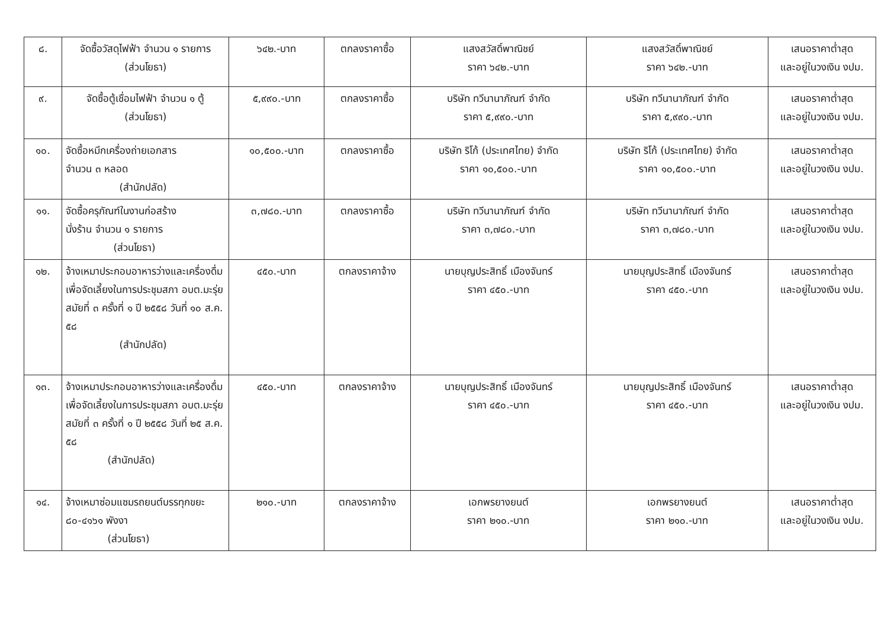| ๘. | จัดซื้อวัสดุไฟฟ้า จำนวน ๑ รายการ (ส่วนโยธา) | ๖๔๒.-บาท | ตกลงราคาซื้อ | แสงสวัสดิ์พาณิชย์ ราคา ๖๔๒.-บาท | แสงสวัสดิ์พาณิชย์ ราคา ๖๔๒.-บาท | เสนอราคาต่ำสุด และอยู่ในวงเงิน งปม. |
| ๙. | จัดซื้อตู้เชื่อมไฟฟ้า จำนวน ๑ ตู้ (ส่วนโยธา) | ๕,๙๙๐.-บาท | ตกลงราคาซื้อ | บริษัท ทวีนานาภัณฑ์ จำกัด ราคา ๕,๙๙๐.-บาท | บริษัท ทวีนานาภัณฑ์ จำกัด ราคา ๕,๙๙๐.-บาท | เสนอราคาต่ำสุด และอยู่ในวงเงิน งปม. |
| ๑๐. | จัดซื้อหมึกเครื่องถ่ายเอกสาร จำนวน ๓ หลอด (สำนักปลัด) | ๑๐,๕๐๐.-บาท | ตกลงราคาซื้อ | บริษัท ริโก้ (ประเทศไทย) จำกัด ราคา ๑๐,๕๐๐.-บาท | บริษัท ริโก้ (ประเทศไทย) จำกัด ราคา ๑๐,๕๐๐.-บาท | เสนอราคาต่ำสุด และอยู่ในวงเงิน งปม. |
| ๑๑. | จัดซื้อครุภัณฑ์ในงานก่อสร้าง นั่งร้าน จำนวน ๑ รายการ (ส่วนโยธา) | ๓,๗๘๐.-บาท | ตกลงราคาซื้อ | บริษัท ทวีนานาภัณฑ์ จำกัด ราคา ๓,๗๘๐.-บาท | บริษัท ทวีนานาภัณฑ์ จำกัด ราคา ๓,๗๘๐.-บาท | เสนอราคาต่ำสุด และอยู่ในวงเงิน งปม. |
| ๑๒. | จ้างเหมาประกอบอาหารว่างและเครื่องดื่ม เพื่อจัดเลี้ยงในการประชุมสภา อบต.มะรุ่ย สมัยที่ ๓ ครั้งที่ ๑ ปี ๒๕๕๘ วันที่ ๑๐ ส.ค. ๕๘ (สำนักปลัด) | ๔๕๐.-บาท | ตกลงราคาจ้าง | นายบุญประสิทธิ์ เมืองจันทร์ ราคา ๔๕๐.-บาท | นายบุญประสิทธิ์ เมืองจันทร์ ราคา ๔๕๐.-บาท | เสนอราคาต่ำสุด และอยู่ในวงเงิน งปม. |
| ๑๓. | จ้างเหมาประกอบอาหารว่างและเครื่องดื่ม เพื่อจัดเลี้ยงในการประชุมสภา อบต.มะรุ่ย สมัยที่ ๓ ครั้งที่ ๑ ปี ๒๕๕๘ วันที่ ๒๕ ส.ค. ๕๘ (สำนักปลัด) | ๔๕๐.-บาท | ตกลงราคาจ้าง | นายบุญประสิทธิ์ เมืองจันทร์ ราคา ๔๕๐.-บาท | นายบุญประสิทธิ์ เมืองจันทร์ ราคา ๔๕๐.-บาท | เสนอราคาต่ำสุด และอยู่ในวงเงิน งปม. |
| ๑๔. | จ้างเหมาซ่อมแซมรถยนต์บรรทุกขยะ ๘๐-๔๑๖๑ พังงา (ส่วนโยธา) | ๒๑๐.-บาท | ตกลงราคาจ้าง | เอกพรยางยนต์ ราคา ๒๑๐.-บาท | เอกพรยางยนต์ ราคา ๒๑๐.-บาท | เสนอราคาต่ำสุด และอยู่ในวงเงิน งปม. |